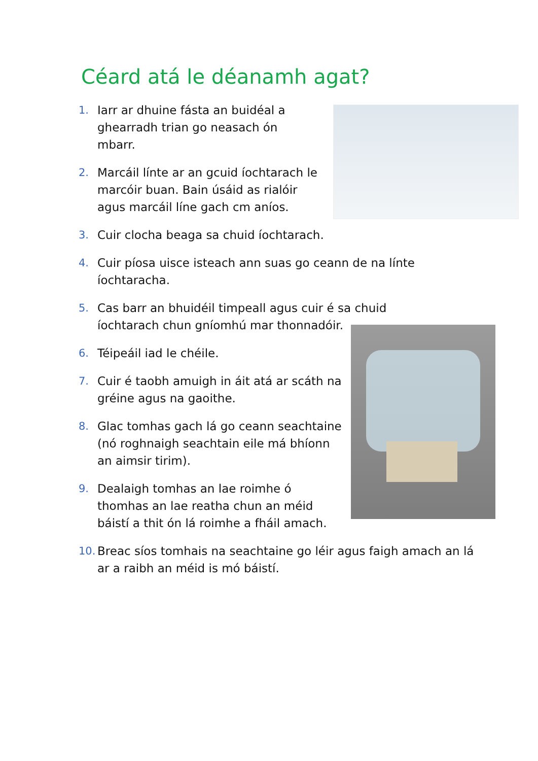Céard atá le déanamh agat?
1. Iarr ar dhuine fásta an buidéal a ghearradh trian go neasach ón mbarr.
2. Marcáil línte ar an gcuid íochtarach le marcóir buan. Bain úsáid as rialóir agus marcáil líne gach cm aníos.
3. Cuir clocha beaga sa chuid íochtarach.
4. Cuir píosa uisce isteach ann suas go ceann de na línte íochtaracha.
5. Cas barr an bhuidéil timpeall agus cuir é sa chuid íochtarach chun gníomhú mar thonnadóir.
6. Téipeáil iad le chéile.
7. Cuir é taobh amuigh in áit atá ar scáth na gréine agus na gaoithe.
8. Glac tomhas gach lá go ceann seachtaine (nó roghnaigh seachtain eile má bhíonn an aimsir tirim).
9. Dealaigh tomhas an lae roimhe ó thomhas an lae reatha chun an méid báistí a thit ón lá roimhe a fháil amach.
10. Breac síos tomhais na seachtaine go léir agus faigh amach an lá ar a raibh an méid is mó báistí.